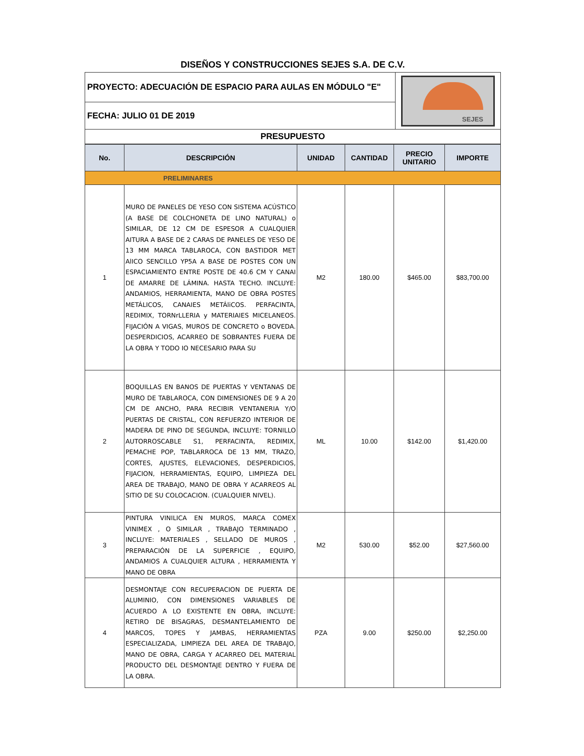DISEÑOS Y CONSTRUCCIONES SEJES S.A. DE C.V.
| PROYECTO: ADECUACIÓN DE ESPACIO PARA AULAS EN MÓDULO "E" | SEJES |
| FECHA: JULIO 01 DE 2019 | |
| PRESUPUESTO | |
| No. | DESCRIPCIÓN | UNIDAD | CANTIDAD | PRECIO UNITARIO | IMPORTE |
| --- | --- | --- | --- | --- | --- |
| PRELIMINARES | | | | | |
| 1 | MURO DE PANELES DE YESO CON SISTEMA ACÚSTICO (A BASE DE COLCHONETA DE LINO NATURAL) o SIMILAR, DE 12 CM DE ESPESOR A CUALQUIER AITURA A BASE DE 2 CARAS DE PANELES DE YESO DE 13 MM MARCA TABLAROCA, CON BASTIDOR MET AlICO SENCILLO YP5A A BASE DE POSTES CON UN ESPACIAMIENTO ENTRE POSTE DE 40.6 CM Y CANAI DE AMARRE DE LÁMINA. HASTA TECHO. INCLUYE: ANDAMIOS, HERRAMIENTA, MANO DE OBRA POSTES METÁLICOS, CANAIES METÁliCOS. PERFACINTA, REDIMIX, TORNrLLERIA y MATERIAIES MICELANEOS. FIJACIÓN A VIGAS, MUROS DE CONCRETO o BOVEDA. DESPERDICIOS, ACARREO DE SOBRANTES FUERA DE LA OBRA Y TODO IO NECESARIO PARA SU | M2 | 180.00 | $465.00 | $83,700.00 |
| 2 | BOQUILLAS EN BANOS DE PUERTAS Y VENTANAS DE MURO DE TABLAROCA, CON DIMENSIONES DE 9 A 20 CM DE ANCHO, PARA RECIBIR VENTANERIA Y/O PUERTAS DE CRISTAL, CON REFUERZO INTERIOR DE MADERA DE PINO DE SEGUNDA, INCLUYE: TORNILLO AUTORROSCABLE S1, PERFACINTA, REDIMIX, PEMACHE POP, TABLARROCA DE 13 MM, TRAZO, CORTES, AJUSTES, ELEVACIONES, DESPERDICIOS, FIJACION, HERRAMIENTAS, EQUIPO, LIMPIEZA DEL AREA DE TRABAJO, MANO DE OBRA Y ACARREOS AL SITIO DE SU COLOCACION. (CUALQUIER NIVEL). | ML | 10.00 | $142.00 | $1,420.00 |
| 3 | PINTURA VINILICA EN MUROS, MARCA COMEX VINIMEX , O SIMILAR , TRABAJO TERMINADO , INCLUYE: MATERIALES , SELLADO DE MUROS , PREPARACIÓN DE LA SUPERFICIE , EQUIPO, ANDAMIOS A CUALQUIER ALTURA , HERRAMIENTA Y MANO DE OBRA | M2 | 530.00 | $52.00 | $27,560.00 |
| 4 | DESMONTAJE CON RECUPERACION DE PUERTA DE ALUMINIO, CON DIMENSIONES VARIABLES DE ACUERDO A LO EXISTENTE EN OBRA, INCLUYE: RETIRO DE BISAGRAS, DESMANTELAMIENTO DE MARCOS, TOPES Y JAMBAS, HERRAMIENTAS ESPECIALIZADA, LIMPIEZA DEL AREA DE TRABAJO, MANO DE OBRA, CARGA Y ACARREO DEL MATERIAL PRODUCTO DEL DESMONTAJE DENTRO Y FUERA DE LA OBRA. | PZA | 9.00 | $250.00 | $2,250.00 |